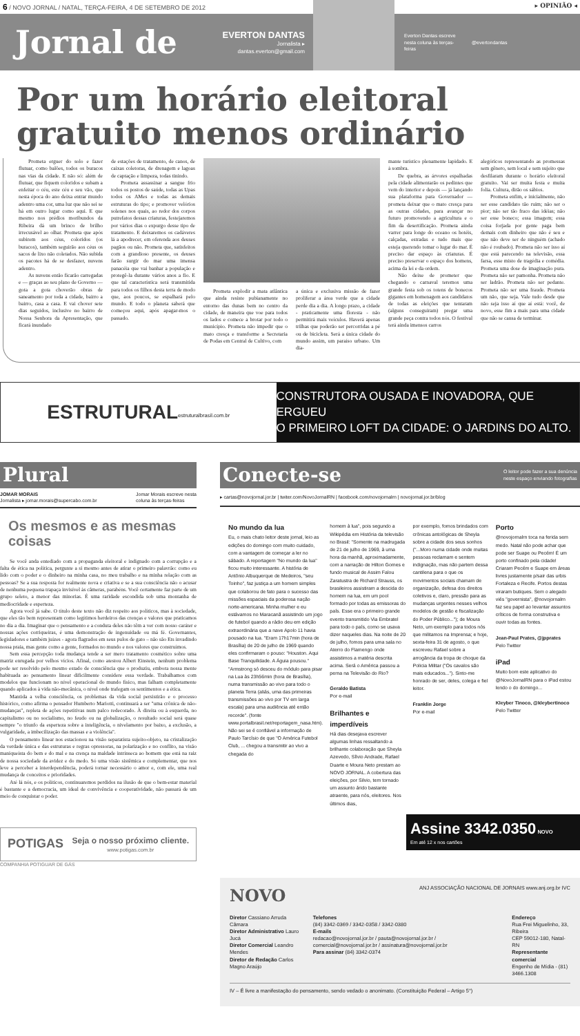6 / NOVO JORNAL / NATAL, TERÇA-FEIRA, 4 DE SETEMBRO DE 2012 ▸ OPINIÃO ◂
Jornal de
EVERTON DANTAS
Jornalista ▸ dantas.everton@gmail.com
Everton Dantas escreve nesta coluna às terças-feiras
@evertondantas
Por um horário eleitoral gratuito menos ordinário
Prometa erguer do solo e fazer flutuar, como balões, todos os buracos nas vias da cidade. E não só: além de flutuar, que fiquem coloridos e subam a enfeitar o céu, este céu e seu vão, que nesta época do ano deixa entrar mundo adentro uma cor, uma luz que não sei se há em outro lugar como aqui. E que mesmo nos prédios moribundos da Ribeira dá um brinco de brilho irrecusável ao olhar. Prometa que após subirem aos céus, coloridos (os buracos), também seguirão aos céus os sacos de lixo não coletados. Não subida os pacotes há de se desfazer, nuvens adentro.
As nuvens então ficarão carregadas e — graças ao seu plano de Governo — gota a gota choverão obras de saneamento por toda a cidade, bairro a bairro, casa a casa. E vai chover sete dias seguidos, inclusive no bairro de Nossa Senhora da Apresentação, que ficará inundado
de estações de tratamento, de canos, de caixas coletoras, de drenagem e lagoas de captação e limpeza, todas tinindo.
Prometa assassinar a sangue frio todos os postos de saúde, todas as Upas todos os AMes e todas as demais estruturas do tipo; e promover velórios solenes nos quais, ao redor dos corpos putrefatos dessas criaturas, festejaremos por vários dias o expurgo desse tipo de tratamento. E deixaremos os cadáveres lá a apodrecer, em oferenda aos deuses pagãos ou não. Prometa que, satisfeitos com a grandioso presente, os deuses farão surgir do mar uma imensa panacéia que vai banhar a população e protegê-la durante vários anos a fio. E que tal característica será transmitida para todos os filhos desta terra de modo que, aos poucos, se espalhará pelo mundo. E todo o planeta saberá que começou aqui, após apagar-mos o passado.
Prometa explodir a mata atlântica que ainda resiste pubianamente no entorno das dunas bem no centro da cidade, de maneira que voe para todos os lados e comece a brotar por todo o município. Prometa não impedir que o mato cresça e transforme a Secretaria de Podas em Central de Cultivo, com
a única e exclusiva missão de fazer proliferar a área verde que a cidade perde dia a dia. A longo prazo, a cidade - praticamente uma floresta - não permitirá mais veículos. Haverá apenas trilhas que poderão ser percorridas a pé ou de bicicleta. Será a única cidade do mundo assim, um paraíso urbano. Um dia-
mante turístico plenamente lapidado. E à sombra.
De quebra, as árvores espalhadas pela cidade alimentarão os pedintes que vem do interior e depois — já lançando sua plataforma para Governador — prometa deixar que o mato cresça para as outras cidades, para avançar no futuro promovendo a agricultura e o fim da desertificação. Prometa ainda varrer para longe do oceano os hotéis, calçadas, estradas e tudo mais que esteja querendo tomar o lugar do mar. É preciso dar espaço às criaturas. É preciso preservar o espaço dos homens, acima da lei e da ordem.
Não deixe de prometer que chegando o carnaval teremos uma grande festa sob os totens de bonecos gigantes em homenagem aos candidatos de todas as eleições que tentaram (alguns conseguiram) pregar uma grande peça contra todos nós. O festival terá ainda imensos carros
alegóricos representando as promessas sem gênero, sem local e sem sujeito que desfilaram durante o horário eleitoral gratuito. Vai ser muita festa e muita folia. Cultura, dirão os sábios.
Prometa enfim, e inicialmente, não ser esse candidato tão ruim; não ser o pior; não ser tão fraco das idéias; não ser esse boneco; essa imagem; essa coisa forjada por gente paga bem demais com dinheiro que não é seu e que não deve ser de ninguém (achado não é roubado). Prometa não ser isso aí que está parecendo na televisão, essa farsa, esse misto de tragédia e comédia. Prometa uma dose de imaginação pura. Prometa não ser pamonha. Prometa não ser ladrão. Prometa não ser pedante. Prometa não ser uma fraude. Prometa um não, que seja. Vale tudo desde que não seja isso aí que aí está: você, de novo, esse fim a mais para uma cidade que não se cansa de terminar.
ESTRUTURAL
estruturalbrasil.com.br
CONSTRUTORA OUSADA E INOVADORA, QUE ERGUEU
O PRIMEIRO LOFT DA CIDADE: O JARDINS DO ALTO.
Plural
JOMAR MORAIS
Jornalista ▸ jomar.morais@supercabo.com.br Jomar Morais escreve nesta
coluna às terças-feiras
Os mesmos e as mesmas coisas
Se você anda entediado com a propaganda eleitoral e indignado com a corrupção e a falta de ética na política, pergunte a si mesmo antes de atirar o primeiro palavrão: como eu lido com o poder e o dinheiro na minha casa, no meu trabalho e na minha relação com as pessoas? Se a sua resposta for realmente nova e criativa e se a sua consciência não o acusar de nenhuma pequena trapaça invisível às câmeras, parabéns. Você certamente faz parte de um grupo seleto, a menor das minorias. É uma raridade escondida sob uma montanha de mediocridade e esperteza.
Agora você já sabe. O título deste texto não diz respeito aos políticos, mas à sociedade, que eles tão bem representam como legítimos herdeiros das crenças e valores que praticamos no dia a dia. Imaginar que o pensamento e a conduta deles não têm a ver com nosso caráter e nossas ações corriqueiras, é uma demonstração de ingenuidade ou má fé. Governantes, legisladores e também juízes - agora flagrados em seus pulos de gato – não são Ets invadindo nossa praia, mas gente como a gente, formados no mundo e nos valores que construímos.
Sem essa percepção toda mudança tende a ser mero tratamento cosmético sobre uma matriz enrugada por velhos vícios. Afinal, como atestou Albert Einstein, nenhum problema pode ser resolvido pelo mesmo estado de consciência que o produziu, embora nossa mente habituada ao pensamento linear dificilmente considere essa verdade. Trabalhamos com modelos que funcionam no nível operacional do mundo físico, mas falham completamente quando aplicados à vida não-mecânica, o nível onde trafegam os sentimentos e a ética.
Mantida a velha consciência, os problemas da vida social persistirão e o processo histórico, como afirma o pensador Humberto Mariotti, continuará a ser "uma crônica de não-mudanças", repleta de ações repetitivas num palco redecorado. À direita ou à esquerda, no capitalismo ou no socialismo, no feudo ou na globalização, o resultado social será quase sempre "o triunfo da esperteza sobre a inteligência, o nivelamento por baixo, a exclusão, a vulgaridade, a imbecilização das massas e a violência".
O pensamento linear nos estacionou na visão separatista sujeito-objeto, na cristalização da verdade única e das estruturas e regras opressoras, na polarização e no conflito, na visão maniqueísta do bem e do mal e na crença na maldade intrínseca ao homem que está na raiz de nossa sociedade da avidez e do medo. Só uma visão sistêmica e complementar, que nos leve a perceber a interdependência, poderá tornar necessário o amor e, com ele, uma real mudança de conceitos e prioridades.
Até lá nós, e os políticos, continuaremos perdidos na ilusão de que o bem-estar material é bastante e a democracia, um ideal de convivência e cooperatividade, não passará de um meio de conquistar o poder.
POTIGAS Seja o nosso próximo cliente.
www.potigas.com.br
COMPANHIA POTIGUAR DE GÁS
Conecte-se O leitor pode fazer a sua denúncia
neste espaço enviando fotografias
▸ cartas@novojornal.jor.br | twiter.com/NovoJornalRN | facebook.com/novojornalrn | novojornal.jor.br/blog
No mundo da lua
Eu, o mais chato leitor deste jornal, leio as edições do domingo com muito cuidado, com a vantagem de começar a ler no sábado. A reportagem "No mundo da lua" ficou muito interessante. A história de Antônio Albuquerque de Medeiros, "seu Toinho", faz justiça a um homem simples que colaborou de fato para o sucesso das missões espaciais da poderosa nação norte-americana. Minha mulher e eu estávamos no Maracanã assistindo um jogo de futebol quando a rádio deu em edição extraordinária que a nave Apolo 11 havia pousado na lua. "Eram 17h17min (hora de Brasília) de 20 de julho de 1969 quando eles confirmaram o pouso: "Houston. Aqui Base Tranquilidade. A Águia pousou." "Armstrong só desceu do módulo para pisar na Lua às 23h56min (hora de Brasília), numa transmissão ao vivo para todo o planeta Terra (aliás, uma das primeiras transmissões ao vivo por TV em larga escala) para uma audiência até então recorde". (fonte www.portalbrasil.net/reportagem_nasa.htm). Não sei se é confiável a informação de Paulo Tarcísio de que "O América Futebol Club, ... chegou a transmitir ao vivo a chegada do
homem à lua", pois segundo a Wikipédia em História da televisão no Brasil: "Somente na madrugada de 21 de julho de 1969, à uma hora da manhã, aproximadamente, com a narração de Hilton Gomes e fundo musical de Assim Falou Zaratustra de Richard Strauss, os brasileiros assistiram a descida do homem na lua, em um pool formado por todas as emissoras do país. Esse era o primeiro grande evento transmitido Via Embratel para todo o país, como se usava dizer naqueles dias. Na noite de 20 de julho, fomos para uma sala no Aterro do Flamengo onde assistimos a matéria descrita acima. Será o América passou a perna na Televisão do Rio?
Geraldo Batista
Por e-mail
Brilhantes e imperdíveis
Há dias desejava escrever algumas linhas ressaltando a brilhante colaboração que Sheyla Azevedo, Sílvio Andrade, Rafael Duarte e Moura Neto prestam ao NOVO JORNAL. A cobertura das eleições, por Silvio, tem tornado um assunto árido bastante atraente, para nós, eleitores. Nos últimos dias,
por exemplo, fomos brindados com crônicas antológicas de Sheyla sobre a cidade dos seus sonhos ("...Moro numa cidade onde muitas pessoas reclamam e sentem indignação, mas não partem dessa cantilena para o que os movimentos sociais chamam de organização, defesa dos direitos coletivos e, claro, pressão para as mudanças urgentes nesses velhos modelos de gestão e fiscalização do Poder Público..."); de Moura Neto, um exemplo para todos nós que militamos na Imprensa; e hoje, sexta-feira 31 de agosto, o que escreveu Rafael sobre a arrogância da tropa de choque da Policia Militar ("Os cavalos são mais educados..."). Sinto-me honrado de ser, deles, colega e fiel leitor.
Franklin Jorge
Por e-mail
Porto
@novojornalrn toca na ferida sem medo. Natal não pode achar que pode ser Suape ou Pecém! É um porto confinado pela cidade! Criaram Pecém e Suape em áreas livres justamente p/sair das urbis Fortaleza e Recife. Portos destas viraram butiques. Sem o alegado viés "governista", @novojornalrn faz seu papel ao levantar assuntos críticos de forma construtiva e ouvir todas as fontes.
Jean-Paul Prates, @jpprates
Pelo Twitter
iPad
Muito bom este aplicativo do @NovoJornalRN para o iPad estou lendo o do domingo...
Kleyber Tinoco, @kleybertinoco
Pelo Twitter
Assine 3342.0350 NOVO
Em até 12 x nos cartões
NOVO ANJ ASSOCIAÇÃO NACIONAL DE JORNAIS www.anj.org.br IVC
Diretor Cassiano Arruda Câmara
Diretor Administrativo Lauro Jucá
Diretor Comercial Leandro Mendes
Diretor de Redação Carlos Magno Araújo
Telefones
(84) 3342-0369 / 3342-0358 / 3342-0380
E-mails
redacao@novojornal.jor.br / pauta@novojornal.jor.br / comercial@novojornal.jor.br / assinatura@novojornal.jor.br
Para assinar (84) 3342-0374
Endereço
Rua Frei Miguelinho, 33, Ribeira
CEP 59012-180, Natal-RN
Representante comercial
Engenho de Mídia - (81) 3466.1308
IV – É livre a manifestação do pensamento, sendo vedado o anonimato. (Constituição Federal – Artigo 5°)